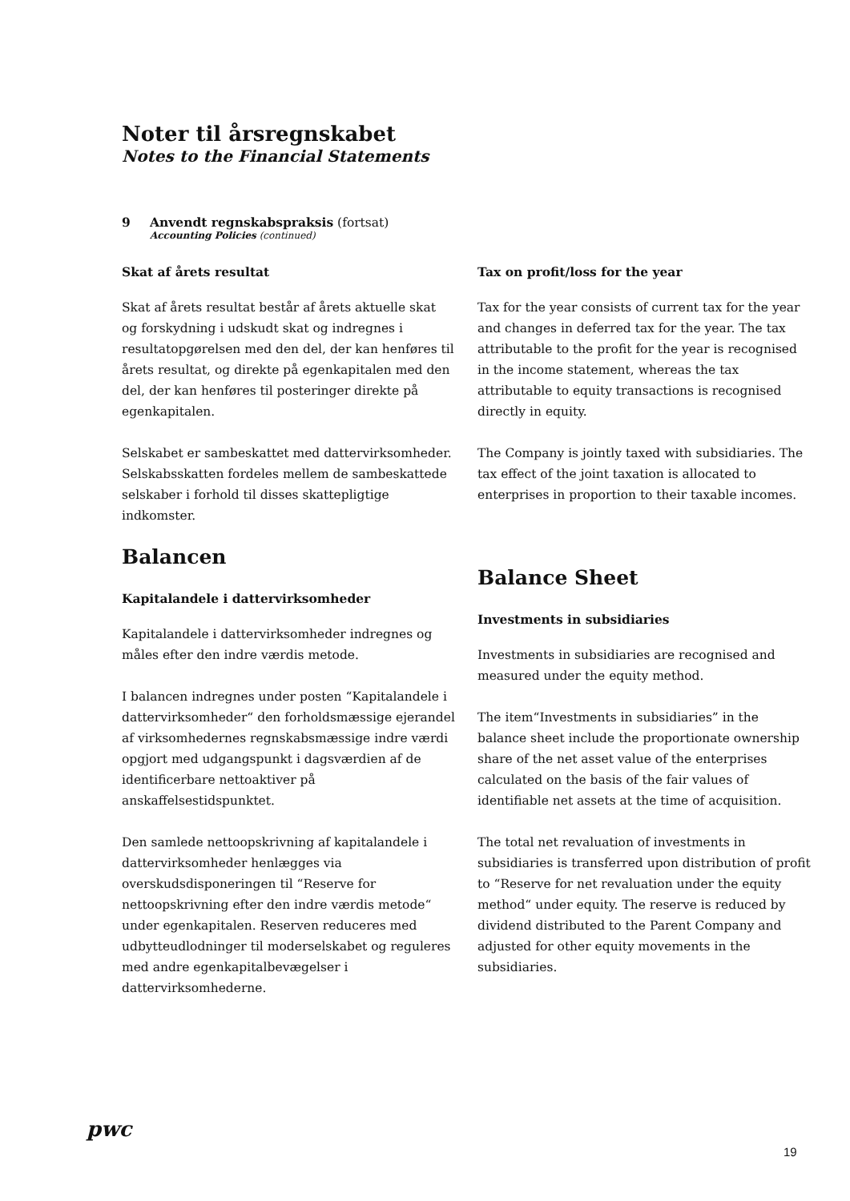Noter til årsregnskabet
Notes to the Financial Statements
9 Anvendt regnskabspraksis (fortsat)
Accounting Policies (continued)
Skat af årets resultat
Skat af årets resultat består af årets aktuelle skat og forskydning i udskudt skat og indregnes i resultatopgørelsen med den del, der kan henføres til årets resultat, og direkte på egenkapitalen med den del, der kan henføres til posteringer direkte på egenkapitalen.
Selskabet er sambeskattet med dattervirksomheder. Selskabsskatten fordeles mellem de sambeskattede selskaber i forhold til disses skattepligtige indkomster.
Balancen
Kapitalandele i dattervirksomheder
Kapitalandele i dattervirksomheder indregnes og måles efter den indre værdis metode.
I balancen indregnes under posten “Kapitalandele i dattervirksomheder“ den forholdsmæssige ejerandel af virksomhedernes regnskabsmæssige indre værdi opgjort med udgangspunkt i dagsværdien af de identificerbare nettoaktiver på anskaffelsestidspunktet.
Den samlede nettoopskrivning af kapitalandele i dattervirksomheder henlægges via overskudsdisponeringen til “Reserve for nettoopskrivning efter den indre værdis metode“ under egenkapitalen. Reserven reduceres med udbytteudlodninger til moderselskabet og reguleres med andre egenkapitalbevægelser i dattervirksomhederne.
Tax on profit/loss for the year
Tax for the year consists of current tax for the year and changes in deferred tax for the year. The tax attributable to the profit for the year is recognised in the income statement, whereas the tax attributable to equity transactions is recognised directly in equity.
The Company is jointly taxed with subsidiaries. The tax effect of the joint taxation is allocated to enterprises in proportion to their taxable incomes.
Balance Sheet
Investments in subsidiaries
Investments in subsidiaries are recognised and measured under the equity method.
The item“Investments in subsidiaries” in the balance sheet include the proportionate ownership share of the net asset value of the enterprises calculated on the basis of the fair values of identifiable net assets at the time of acquisition.
The total net revaluation of investments in subsidiaries is transferred upon distribution of profit to “Reserve for net revaluation under the equity method“ under equity. The reserve is reduced by dividend distributed to the Parent Company and adjusted for other equity movements in the subsidiaries.
pwc
19